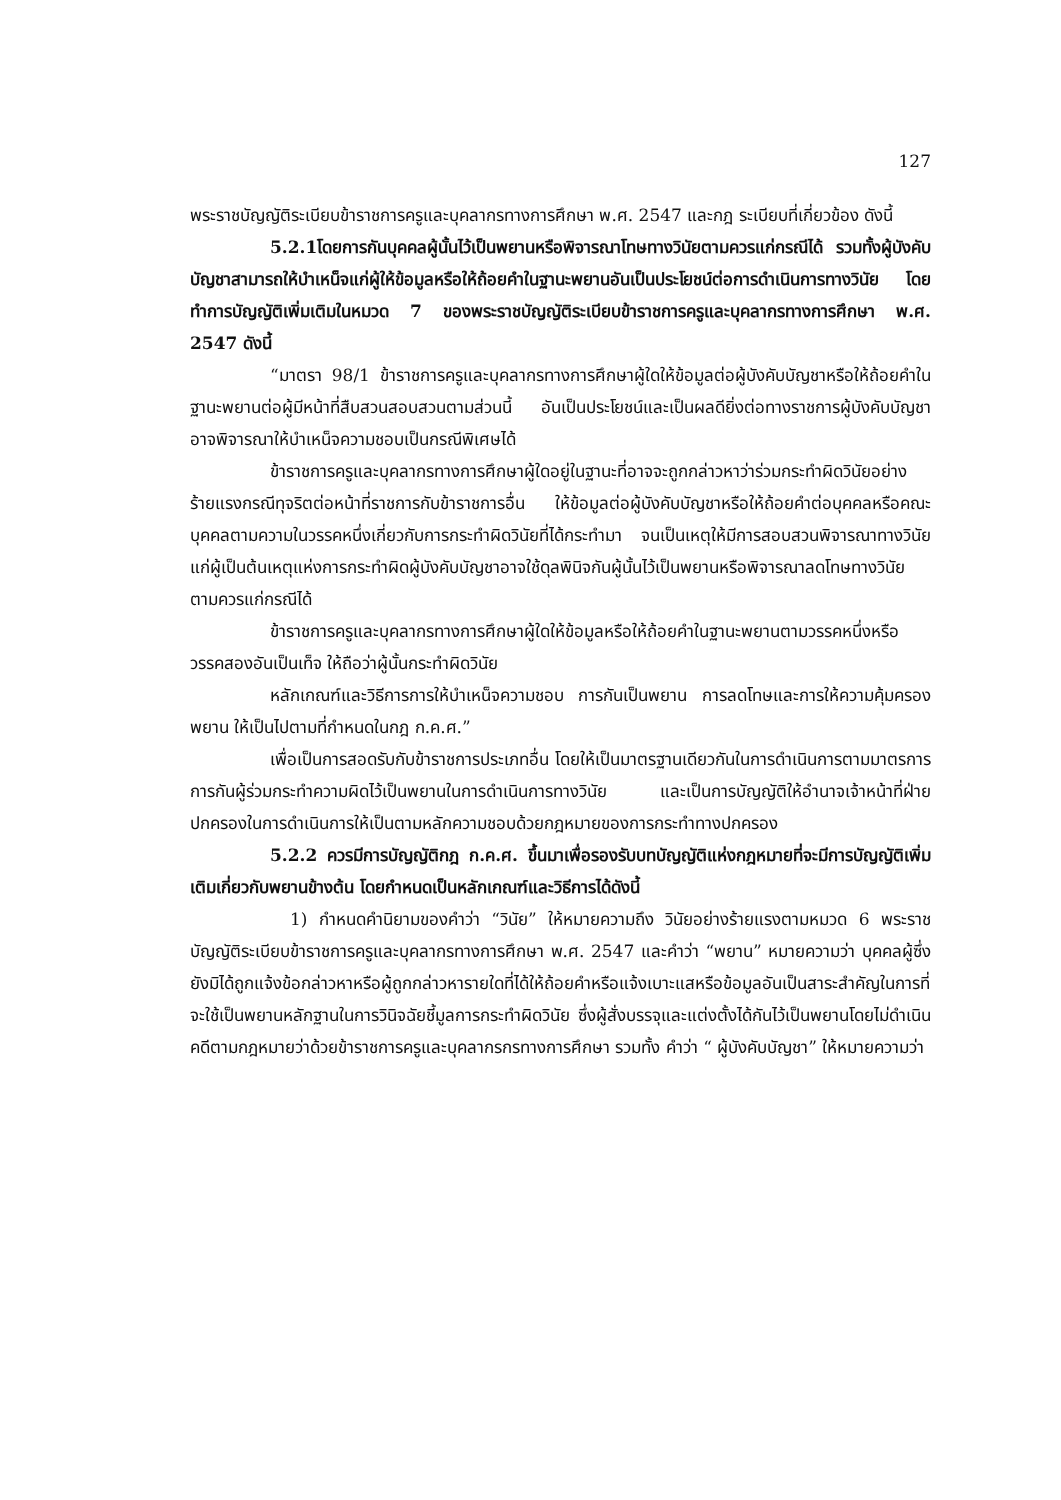127
พระราชบัญญัติระเบียบข้าราชการครูและบุคลากรทางการศึกษา พ.ศ. 2547 และกฎ ระเบียบที่เกี่ยวข้อง ดังนี้
5.2.1โดยการกันบุคคลผู้นั้นไว้เป็นพยานหรือพิจารณาโทษทางวินัยตามควรแก่กรณีได้ รวมทั้งผู้บังคับบัญชาสามารถให้บำเหน็จแก่ผู้ให้ข้อมูลหรือให้ถ้อยคำในฐานะพยานอันเป็นประโยชน์ต่อการดำเนินการทางวินัย โดยทำการบัญญัติเพิ่มเติมในหมวด 7 ของพระราชบัญญัติระเบียบข้าราชการครูและบุคลากรทางการศึกษา พ.ศ. 2547 ดังนี้
“มาตรา 98/1 ข้าราชการครูและบุคลากรทางการศึกษาผู้ใดให้ข้อมูลต่อผู้บังคับบัญชาหรือให้ถ้อยคำในฐานะพยานต่อผู้มีหน้าที่สืบสวนสอบสวนตามส่วนนี้ อันเป็นประโยชน์และเป็นผลดียิ่งต่อทางราชการผู้บังคับบัญชาอาจพิจารณาให้บำเหน็จความชอบเป็นกรณีพิเศษได้
ข้าราชการครูและบุคลากรทางการศึกษาผู้ใดอยู่ในฐานะที่อาจจะถูกกล่าวหาว่าร่วมกระทำผิดวินัยอย่างร้ายแรงกรณีทุจริตต่อหน้าที่ราชการกับข้าราชการอื่น ให้ข้อมูลต่อผู้บังคับบัญชาหรือให้ถ้อยคำต่อบุคคลหรือคณะบุคคลตามความในวรรคหนึ่งเกี่ยวกับการกระทำผิดวินัยที่ได้กระทำมา จนเป็นเหตุให้มีการสอบสวนพิจารณาทางวินัยแก่ผู้เป็นต้นเหตุแห่งการกระทำผิดผู้บังคับบัญชาอาจใช้ดุลพินิจกันผู้นั้นไว้เป็นพยานหรือพิจารณาลดโทษทางวินัยตามควรแก่กรณีได้
ข้าราชการครูและบุคลากรทางการศึกษาผู้ใดให้ข้อมูลหรือให้ถ้อยคำในฐานะพยานตามวรรคหนึ่งหรือวรรคสองอันเป็นเท็จ ให้ถือว่าผู้นั้นกระทำผิดวินัย
หลักเกณฑ์และวิธีการการให้บำเหน็จความชอบ การกันเป็นพยาน การลดโทษและการให้ความคุ้มครองพยาน ให้เป็นไปตามที่กำหนดในกฎ ก.ค.ศ.”
เพื่อเป็นการสอดรับกับข้าราชการประเภทอื่น โดยให้เป็นมาตรฐานเดียวกันในการดำเนินการตามมาตรการการกันผู้ร่วมกระทำความผิดไว้เป็นพยานในการดำเนินการทางวินัย และเป็นการบัญญัติให้อำนาจเจ้าหน้าที่ฝ่ายปกครองในการดำเนินการให้เป็นตามหลักความชอบด้วยกฎหมายของการกระทำทางปกครอง
5.2.2 ควรมีการบัญญัติกฎ ก.ค.ศ. ขึ้นมาเพื่อรองรับบทบัญญัติแห่งกฎหมายที่จะมีการบัญญัติเพิ่มเติมเกี่ยวกับพยานข้างต้น โดยกำหนดเป็นหลักเกณฑ์และวิธีการได้ดังนี้
1) กำหนดคำนิยามของคำว่า “วินัย” ให้หมายความถึง วินัยอย่างร้ายแรงตามหมวด 6 พระราชบัญญัติระเบียบข้าราชการครูและบุคลากรทางการศึกษา พ.ศ. 2547 และคำว่า “พยาน” หมายความว่า บุคคลผู้ซึ่งยังมิได้ถูกแจ้งข้อกล่าวหาหรือผู้ถูกกล่าวหารายใดที่ได้ให้ถ้อยคำหรือแจ้งเบาะแสหรือข้อมูลอันเป็นสาระสำคัญในการที่จะใช้เป็นพยานหลักฐานในการวินิจฉัยชี้มูลการกระทำผิดวินัย ซึ่งผู้สั่งบรรจุและแต่งตั้งได้กันไว้เป็นพยานโดยไม่ดำเนินคดีตามกฎหมายว่าด้วยข้าราชการครูและบุคลากรกรทางการศึกษา รวมทั้ง คำว่า “ ผู้บังคับบัญชา” ให้หมายความว่า